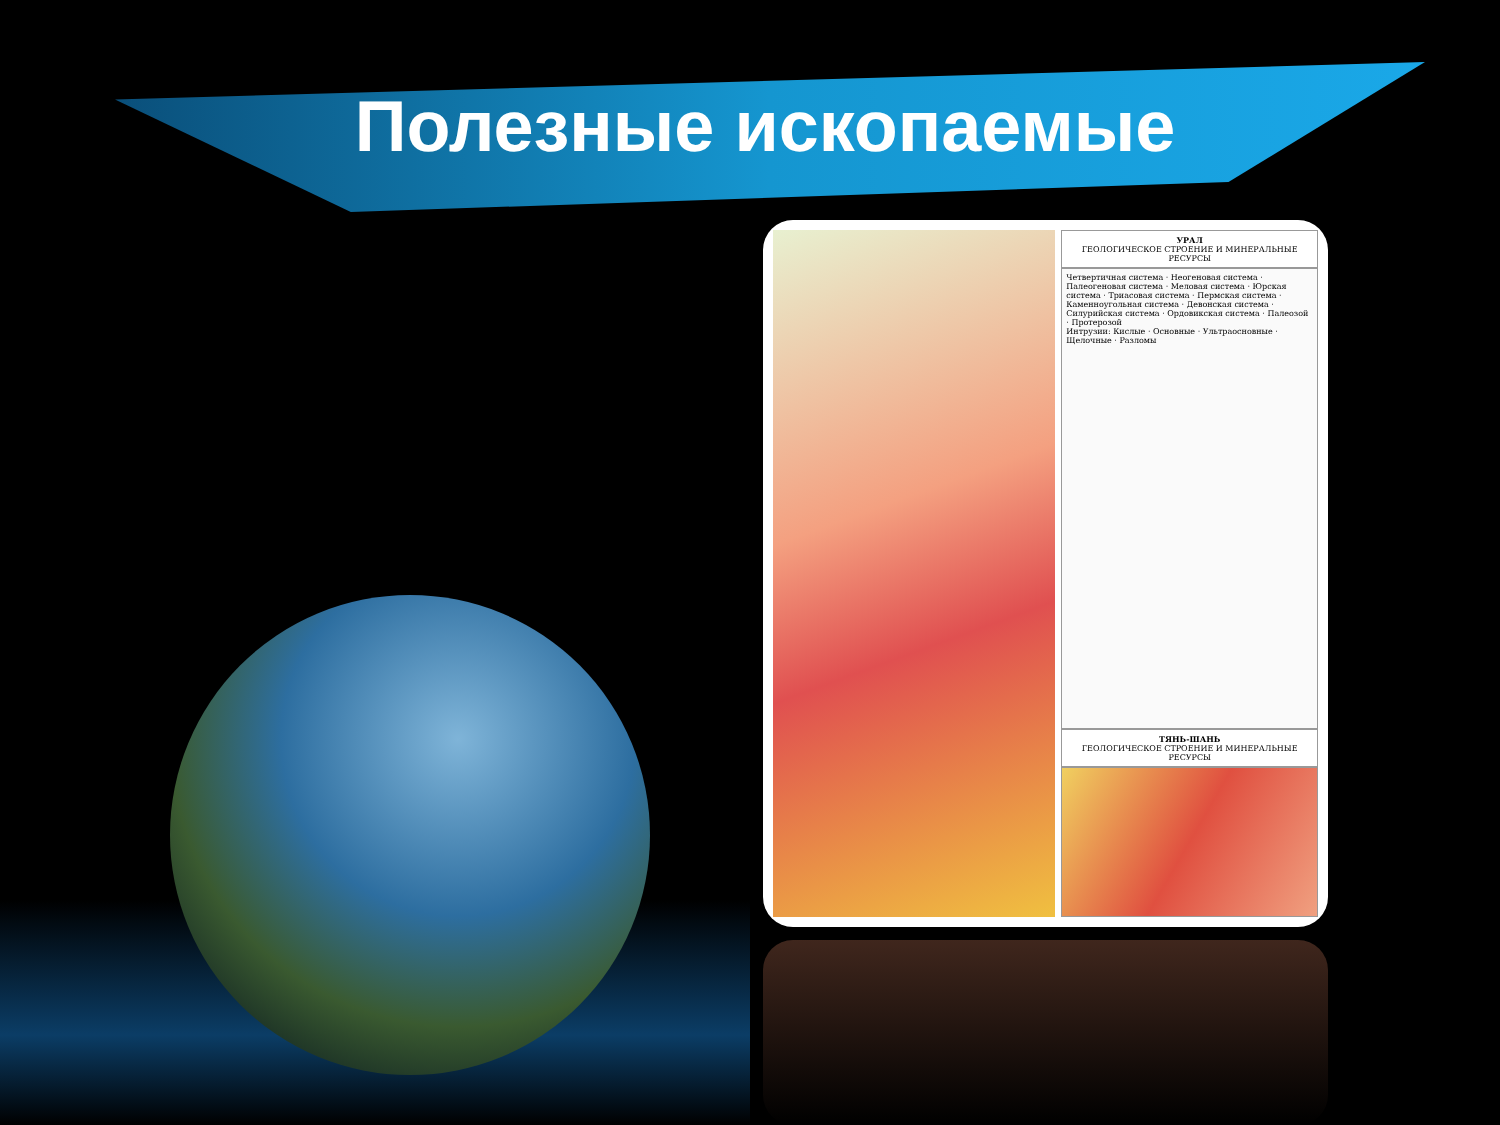Полезные ископаемые
УРАЛ
ГЕОЛОГИЧЕСКОЕ СТРОЕНИЕ И МИНЕРАЛЬНЫЕ РЕСУРСЫ
Четвертичная система · Неогеновая система · Палеогеновая система · Меловая система · Юрская система · Триасовая система · Пермская система · Каменноугольная система · Девонская система · Силурийская система · Ордовикская система · Палеозой · Протерозой
Интрузии: Кислые · Основные · Ультраосновные · Щелочные · Разломы
ТЯНЬ-ШАНЬ
ГЕОЛОГИЧЕСКОЕ СТРОЕНИЕ И МИНЕРАЛЬНЫЕ РЕСУРСЫ